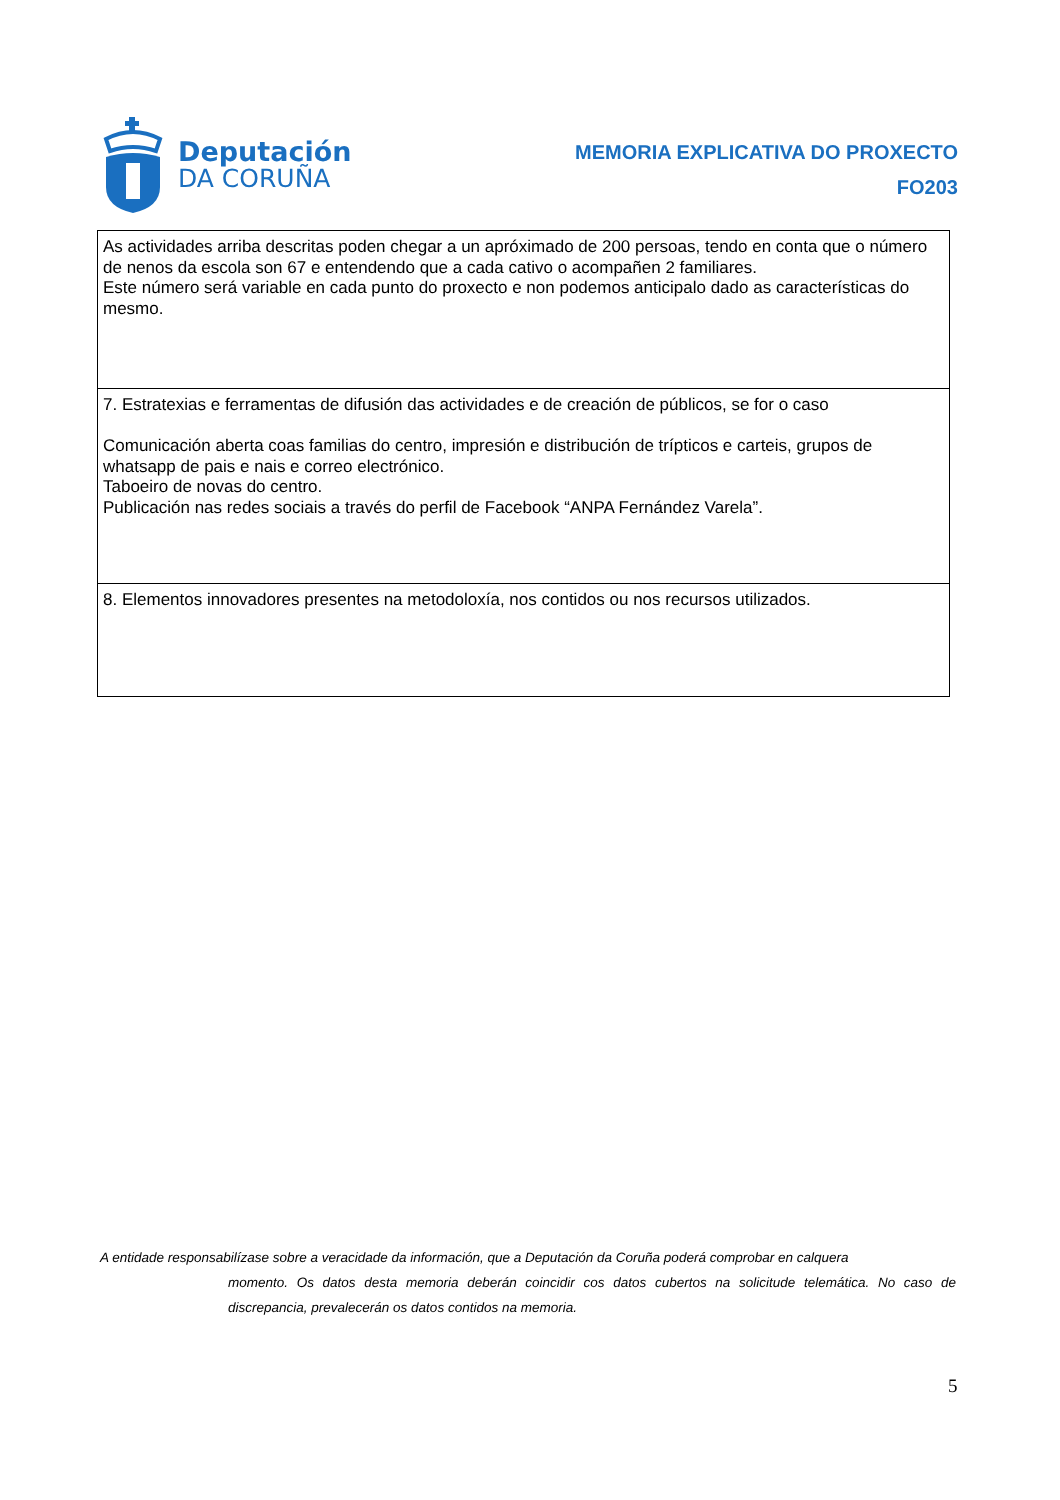Deputación
DA CORUÑA
MEMORIA EXPLICATIVA DO PROXECTO
FO203
| As actividades arriba descritas poden chegar a un apróximado de 200 persoas, tendo en conta que o número de nenos da escola son 67 e entendendo que a cada cativo o acompañen 2 familiares. Este número será variable en cada punto do proxecto e non podemos anticipalo dado as características do mesmo. |
| 7. Estratexias e ferramentas de difusión das actividades e de creación de públicos, se for o caso Comunicación aberta coas familias do centro, impresión e distribución de trípticos e carteis, grupos de whatsapp de pais e nais e correo electrónico. Taboeiro de novas do centro. Publicación nas redes sociais a través do perfil de Facebook “ANPA Fernández Varela”. |
| 8. Elementos innovadores presentes na metodoloxía, nos contidos ou nos recursos utilizados. |
A entidade responsabilízase sobre a veracidade da información, que a Deputación da Coruña poderá comprobar en calquera
momento. Os datos desta memoria deberán coincidir cos datos cubertos na solicitude telemática. No caso de discrepancia, prevalecerán os datos contidos na memoria.
5